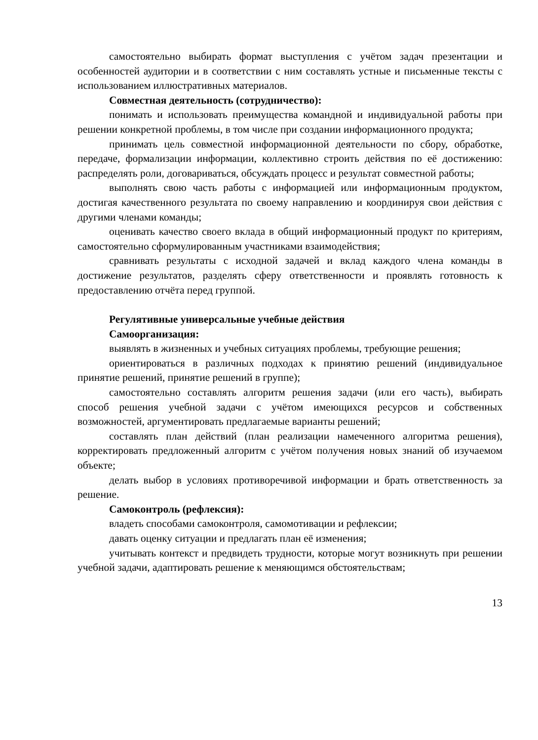самостоятельно выбирать формат выступления с учётом задач презентации и особенностей аудитории и в соответствии с ним составлять устные и письменные тексты с использованием иллюстративных материалов.
Совместная деятельность (сотрудничество):
понимать и использовать преимущества командной и индивидуальной работы при решении конкретной проблемы, в том числе при создании информационного продукта;
принимать цель совместной информационной деятельности по сбору, обработке, передаче, формализации информации, коллективно строить действия по её достижению: распределять роли, договариваться, обсуждать процесс и результат совместной работы;
выполнять свою часть работы с информацией или информационным продуктом, достигая качественного результата по своему направлению и координируя свои действия с другими членами команды;
оценивать качество своего вклада в общий информационный продукт по критериям, самостоятельно сформулированным участниками взаимодействия;
сравнивать результаты с исходной задачей и вклад каждого члена команды в достижение результатов, разделять сферу ответственности и проявлять готовность к предоставлению отчёта перед группой.
Регулятивные универсальные учебные действия
Самоорганизация:
выявлять в жизненных и учебных ситуациях проблемы, требующие решения;
ориентироваться в различных подходах к принятию решений (индивидуальное принятие решений, принятие решений в группе);
самостоятельно составлять алгоритм решения задачи (или его часть), выбирать способ решения учебной задачи с учётом имеющихся ресурсов и собственных возможностей, аргументировать предлагаемые варианты решений;
составлять план действий (план реализации намеченного алгоритма решения), корректировать предложенный алгоритм с учётом получения новых знаний об изучаемом объекте;
делать выбор в условиях противоречивой информации и брать ответственность за решение.
Самоконтроль (рефлексия):
владеть способами самоконтроля, самомотивации и рефлексии;
давать оценку ситуации и предлагать план её изменения;
учитывать контекст и предвидеть трудности, которые могут возникнуть при решении учебной задачи, адаптировать решение к меняющимся обстоятельствам;
13